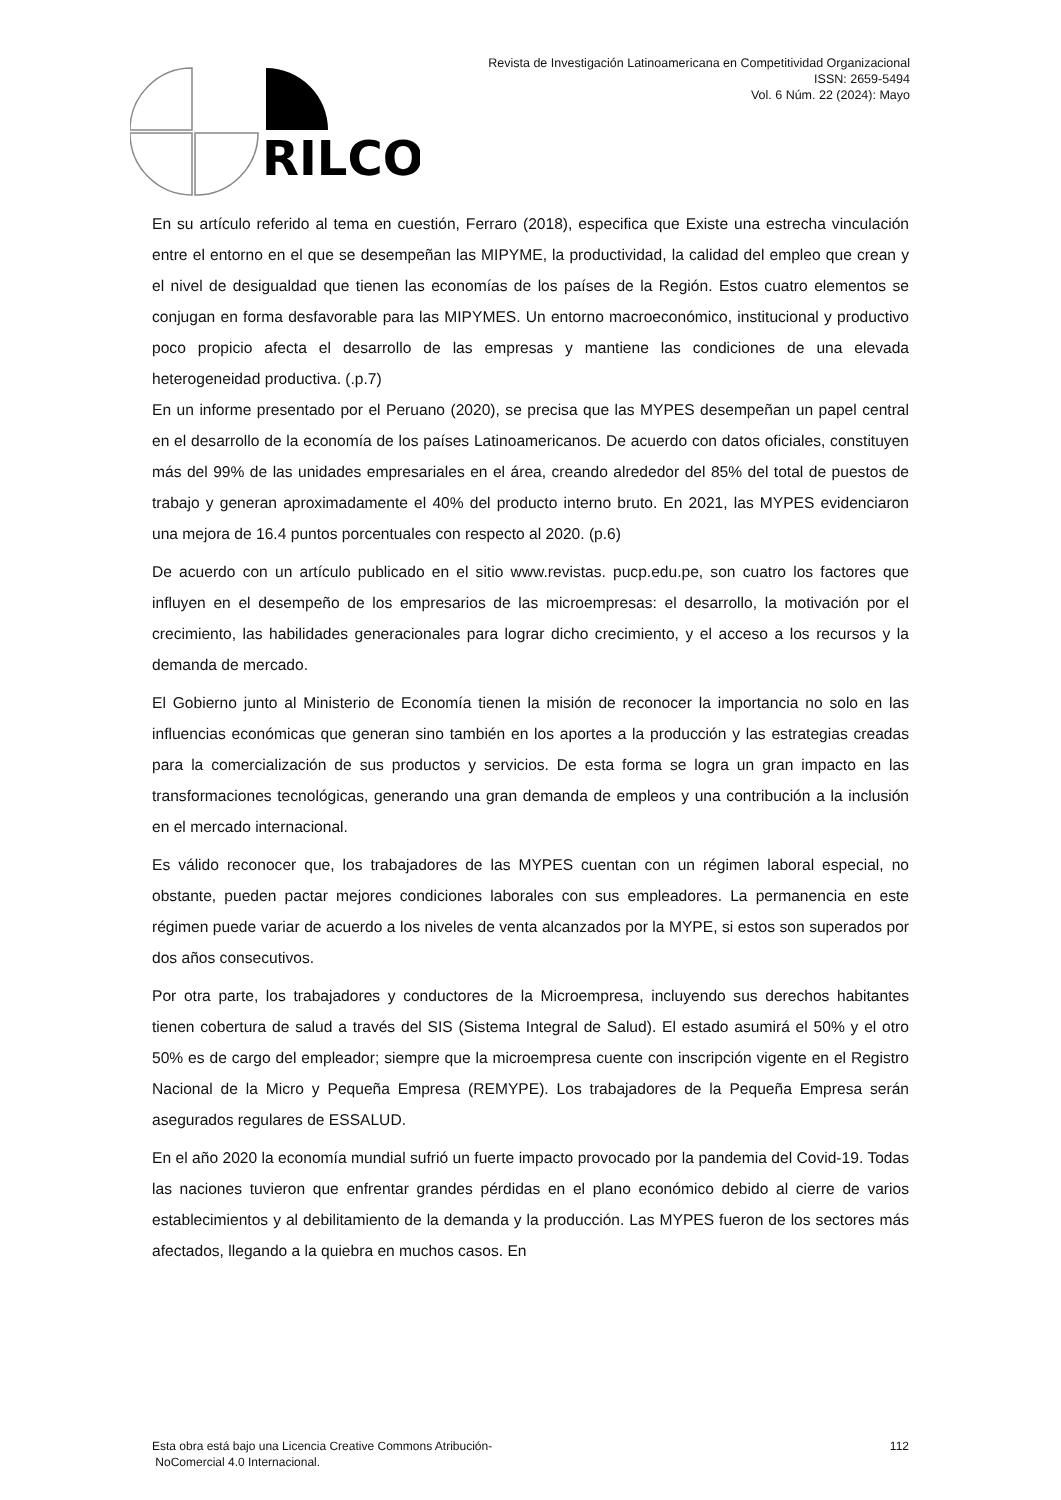RILCO
Revista de Investigación Latinoamericana en Competitividad Organizacional
ISSN: 2659-5494
Vol. 6 Núm. 22 (2024): Mayo
En su artículo referido al tema en cuestión, Ferraro (2018), especifica que Existe una estrecha vinculación entre el entorno en el que se desempeñan las MIPYME, la productividad, la calidad del empleo que crean y el nivel de desigualdad que tienen las economías de los países de la Región. Estos cuatro elementos se conjugan en forma desfavorable para las MIPYMES. Un entorno macroeconómico, institucional y productivo poco propicio afecta el desarrollo de las empresas y mantiene las condiciones de una elevada heterogeneidad productiva. (.p.7)
En un informe presentado por el Peruano (2020), se precisa que las MYPES desempeñan un papel central en el desarrollo de la economía de los países Latinoamericanos. De acuerdo con datos oficiales, constituyen más del 99% de las unidades empresariales en el área, creando alrededor del 85% del total de puestos de trabajo y generan aproximadamente el 40% del producto interno bruto. En 2021, las MYPES evidenciaron una mejora de 16.4 puntos porcentuales con respecto al 2020. (p.6)
De acuerdo con un artículo publicado en el sitio www.revistas. pucp.edu.pe, son cuatro los factores que influyen en el desempeño de los empresarios de las microempresas: el desarrollo, la motivación por el crecimiento, las habilidades generacionales para lograr dicho crecimiento, y el acceso a los recursos y la demanda de mercado.
El Gobierno junto al Ministerio de Economía tienen la misión de reconocer la importancia no solo en las influencias económicas que generan sino también en los aportes a la producción y las estrategias creadas para la comercialización de sus productos y servicios. De esta forma se logra un gran impacto en las transformaciones tecnológicas, generando una gran demanda de empleos y una contribución a la inclusión en el mercado internacional.
Es válido reconocer que, los trabajadores de las MYPES cuentan con un régimen laboral especial, no obstante, pueden pactar mejores condiciones laborales con sus empleadores. La permanencia en este régimen puede variar de acuerdo a los niveles de venta alcanzados por la MYPE, si estos son superados por dos años consecutivos.
Por otra parte, los trabajadores y conductores de la Microempresa, incluyendo sus derechos habitantes tienen cobertura de salud a través del SIS (Sistema Integral de Salud). El estado asumirá el 50% y el otro 50% es de cargo del empleador; siempre que la microempresa cuente con inscripción vigente en el Registro Nacional de la Micro y Pequeña Empresa (REMYPE). Los trabajadores de la Pequeña Empresa serán asegurados regulares de ESSALUD.
En el año 2020 la economía mundial sufrió un fuerte impacto provocado por la pandemia del Covid-19. Todas las naciones tuvieron que enfrentar grandes pérdidas en el plano económico debido al cierre de varios establecimientos y al debilitamiento de la demanda y la producción. Las MYPES fueron de los sectores más afectados, llegando a la quiebra en muchos casos. En
Esta obra está bajo una Licencia Creative Commons Atribución-
NoComercial 4.0 Internacional.
112